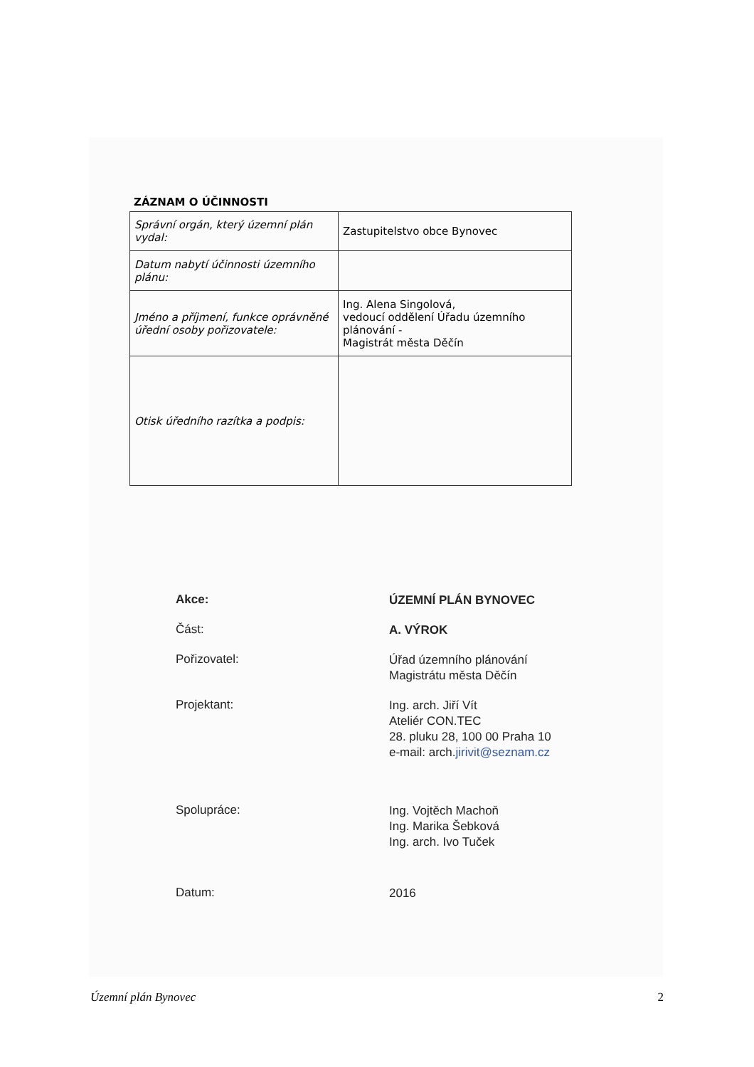ZÁZNAM O ÚČINNOSTI
| Správní orgán, který územní plán vydal: | Zastupitelstvo obce Bynovec |
| Datum nabytí účinnosti územního plánu: | |
| Jméno a příjmení, funkce oprávněné úřední osoby pořizovatele: | Ing. Alena Singolová, vedoucí oddělení Úřadu územního plánování - Magistrát města Děčín |
| Otisk úředního razítka a podpis: | |
Akce:
ÚZEMNÍ PLÁN BYNOVEC
Část:
A. VÝROK
Pořizovatel:
Úřad územního plánování
Magistrátu města Děčín
Projektant:
Ing. arch. Jiří Vít
Ateliér CON.TEC
28. pluku 28, 100 00 Praha 10
e-mail: arch.jirivit@seznam.cz
Spolupráce:
Ing. Vojtěch Machoň
Ing. Marika Šebková
Ing. arch. Ivo Tuček
Datum:
2016
Územní plán Bynovec 2